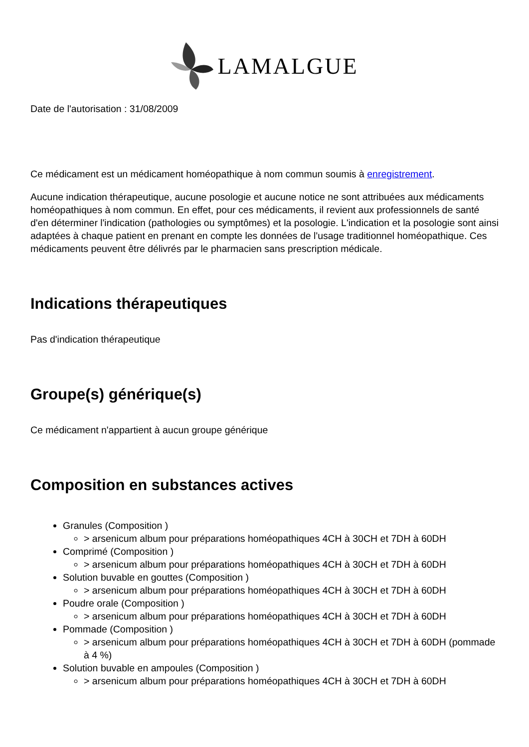LAMALGUE
Date de l'autorisation : 31/08/2009
Ce médicament est un médicament homéopathique à nom commun soumis à enregistrement.
Aucune indication thérapeutique, aucune posologie et aucune notice ne sont attribuées aux médicaments homéopathiques à nom commun. En effet, pour ces médicaments, il revient aux professionnels de santé d'en déterminer l'indication (pathologies ou symptômes) et la posologie. L'indication et la posologie sont ainsi adaptées à chaque patient en prenant en compte les données de l'usage traditionnel homéopathique. Ces médicaments peuvent être délivrés par le pharmacien sans prescription médicale.
Indications thérapeutiques
Pas d'indication thérapeutique
Groupe(s) générique(s)
Ce médicament n'appartient à aucun groupe générique
Composition en substances actives
Granules (Composition )
> arsenicum album pour préparations homéopathiques 4CH à 30CH et 7DH à 60DH
Comprimé (Composition )
> arsenicum album pour préparations homéopathiques 4CH à 30CH et 7DH à 60DH
Solution buvable en gouttes (Composition )
> arsenicum album pour préparations homéopathiques 4CH à 30CH et 7DH à 60DH
Poudre orale (Composition )
> arsenicum album pour préparations homéopathiques 4CH à 30CH et 7DH à 60DH
Pommade (Composition )
> arsenicum album pour préparations homéopathiques 4CH à 30CH et 7DH à 60DH (pommade à 4 %)
Solution buvable en ampoules (Composition )
> arsenicum album pour préparations homéopathiques 4CH à 30CH et 7DH à 60DH